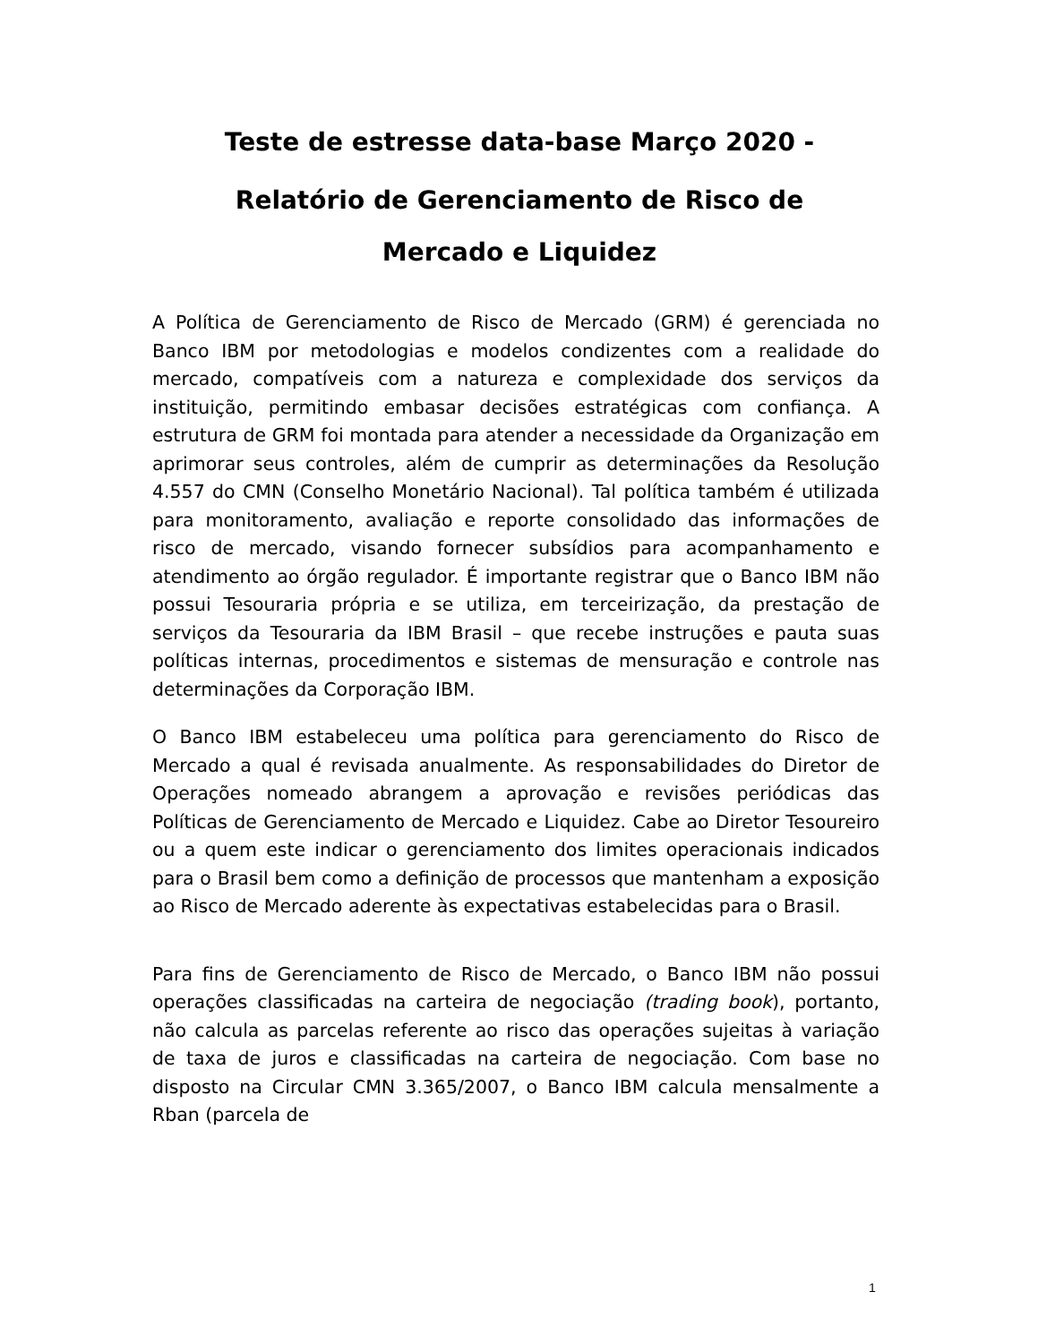Teste de estresse data-base Março 2020 -
Relatório de Gerenciamento de Risco de
Mercado e Liquidez
A Política de Gerenciamento de Risco de Mercado (GRM) é gerenciada no Banco IBM por metodologias e modelos condizentes com a realidade do mercado, compatíveis com a natureza e complexidade dos serviços da instituição, permitindo embasar decisões estratégicas com confiança. A estrutura de GRM foi montada para atender a necessidade da Organização em aprimorar seus controles, além de cumprir as determinações da Resolução 4.557 do CMN (Conselho Monetário Nacional). Tal política também é utilizada para monitoramento, avaliação e reporte consolidado das informações de risco de mercado, visando fornecer subsídios para acompanhamento e atendimento ao órgão regulador. É importante registrar que o Banco IBM não possui Tesouraria própria e se utiliza, em terceirização, da prestação de serviços da Tesouraria da IBM Brasil – que recebe instruções e pauta suas políticas internas, procedimentos e sistemas de mensuração e controle nas determinações da Corporação IBM.
O Banco IBM estabeleceu uma política para gerenciamento do Risco de Mercado a qual é revisada anualmente. As responsabilidades do Diretor de Operações nomeado abrangem a aprovação e revisões periódicas das Políticas de Gerenciamento de Mercado e Liquidez. Cabe ao Diretor Tesoureiro ou a quem este indicar o gerenciamento dos limites operacionais indicados para o Brasil bem como a definição de processos que mantenham a exposição ao Risco de Mercado aderente às expectativas estabelecidas para o Brasil.
Para fins de Gerenciamento de Risco de Mercado, o Banco IBM não possui operações classificadas na carteira de negociação (trading book), portanto, não calcula as parcelas referente ao risco das operações sujeitas à variação de taxa de juros e classificadas na carteira de negociação. Com base no disposto na Circular CMN 3.365/2007, o Banco IBM calcula mensalmente a Rban (parcela de
1